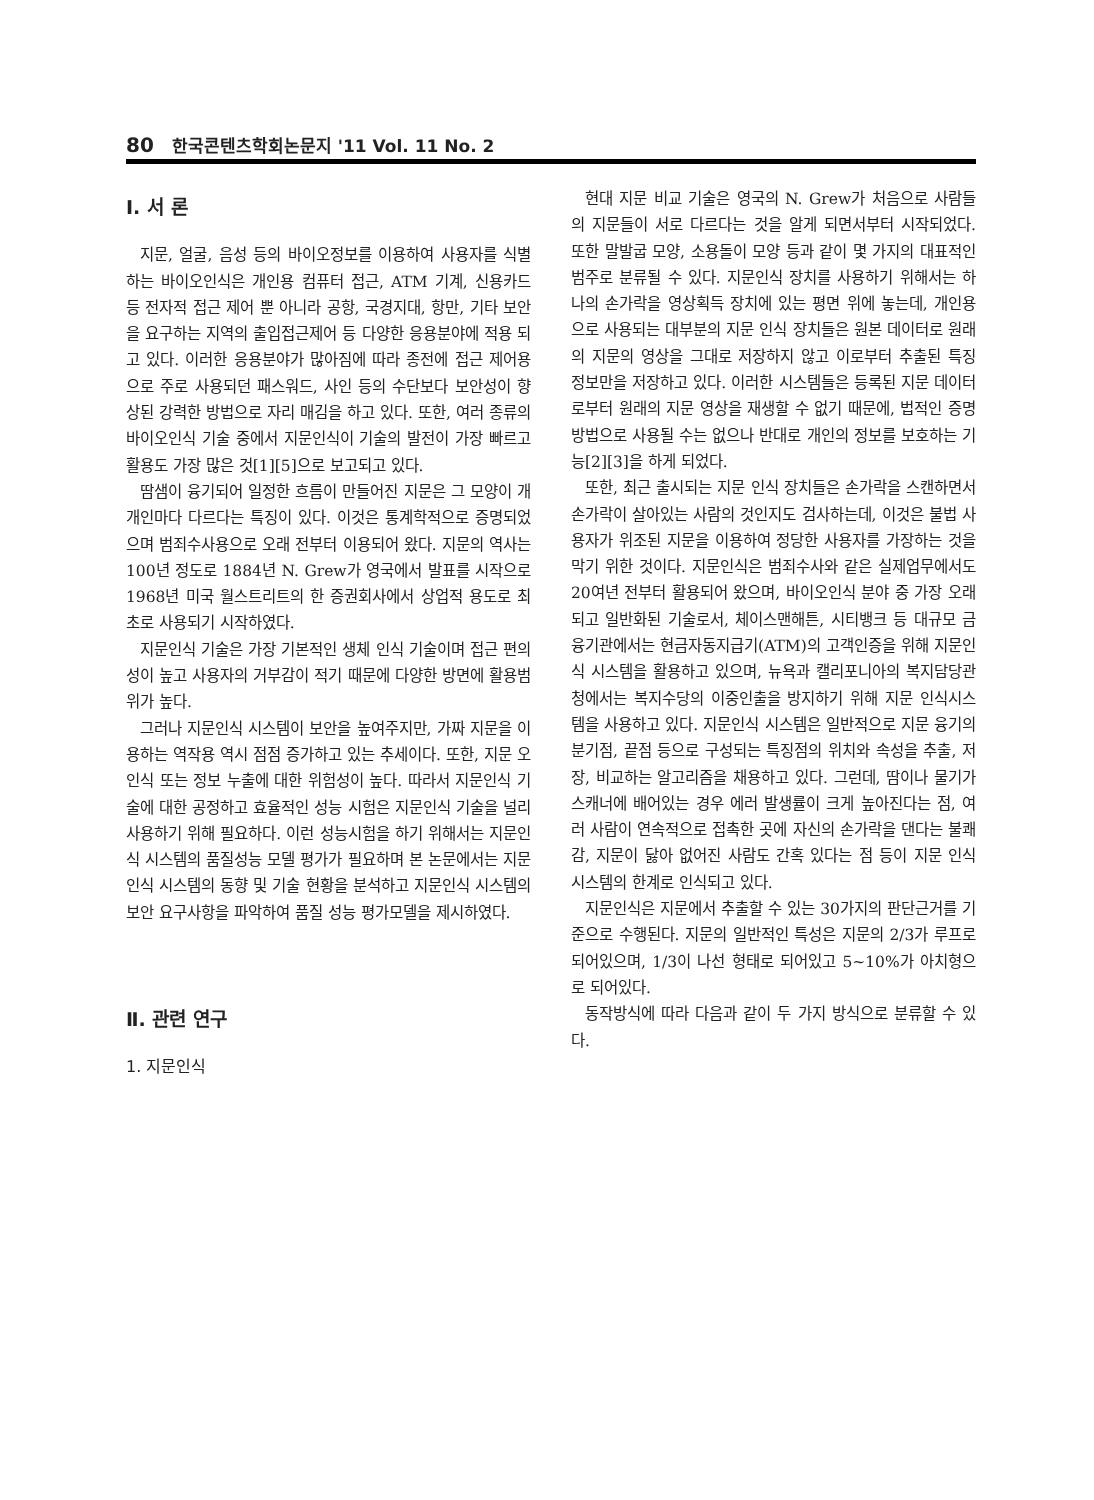80 한국콘텐츠학회논문지 '11 Vol. 11 No. 2
Ⅰ. 서 론
지문, 얼굴, 음성 등의 바이오정보를 이용하여 사용자를 식별하는 바이오인식은 개인용 컴퓨터 접근, ATM 기계, 신용카드 등 전자적 접근 제어 뿐 아니라 공항, 국경지대, 항만, 기타 보안을 요구하는 지역의 출입접근제어 등 다양한 응용분야에 적용 되고 있다. 이러한 응용분야가 많아짐에 따라 종전에 접근 제어용으로 주로 사용되던 패스워드, 사인 등의 수단보다 보안성이 향상된 강력한 방법으로 자리 매김을 하고 있다. 또한, 여러 종류의 바이오인식 기술 중에서 지문인식이 기술의 발전이 가장 빠르고 활용도 가장 많은 것[1][5]으로 보고되고 있다.
땀샘이 융기되어 일정한 흐름이 만들어진 지문은 그 모양이 개개인마다 다르다는 특징이 있다. 이것은 통계학적으로 증명되었으며 범죄수사용으로 오래 전부터 이용되어 왔다. 지문의 역사는 100년 정도로 1884년 N. Grew가 영국에서 발표를 시작으로 1968년 미국 월스트리트의 한 증권회사에서 상업적 용도로 최초로 사용되기 시작하였다.
지문인식 기술은 가장 기본적인 생체 인식 기술이며 접근 편의성이 높고 사용자의 거부감이 적기 때문에 다양한 방면에 활용범위가 높다.
그러나 지문인식 시스템이 보안을 높여주지만, 가짜 지문을 이용하는 역작용 역시 점점 증가하고 있는 추세이다. 또한, 지문 오인식 또는 정보 누출에 대한 위험성이 높다. 따라서 지문인식 기술에 대한 공정하고 효율적인 성능 시험은 지문인식 기술을 널리 사용하기 위해 필요하다. 이런 성능시험을 하기 위해서는 지문인식 시스템의 품질성능 모델 평가가 필요하며 본 논문에서는 지문인식 시스템의 동향 및 기술 현황을 분석하고 지문인식 시스템의 보안 요구사항을 파악하여 품질 성능 평가모델을 제시하였다.
Ⅱ. 관련 연구
1. 지문인식
현대 지문 비교 기술은 영국의 N. Grew가 처음으로 사람들의 지문들이 서로 다르다는 것을 알게 되면서부터 시작되었다. 또한 말발굽 모양, 소용돌이 모양 등과 같이 몇 가지의 대표적인 범주로 분류될 수 있다. 지문인식 장치를 사용하기 위해서는 하나의 손가락을 영상획득 장치에 있는 평면 위에 놓는데, 개인용으로 사용되는 대부분의 지문 인식 장치들은 원본 데이터로 원래의 지문의 영상을 그대로 저장하지 않고 이로부터 추출된 특징 정보만을 저장하고 있다. 이러한 시스템들은 등록된 지문 데이터로부터 원래의 지문 영상을 재생할 수 없기 때문에, 법적인 증명 방법으로 사용될 수는 없으나 반대로 개인의 정보를 보호하는 기능[2][3]을 하게 되었다.
또한, 최근 출시되는 지문 인식 장치들은 손가락을 스캔하면서 손가락이 살아있는 사람의 것인지도 검사하는데, 이것은 불법 사용자가 위조된 지문을 이용하여 정당한 사용자를 가장하는 것을 막기 위한 것이다. 지문인식은 범죄수사와 같은 실제업무에서도 20여년 전부터 활용되어 왔으며, 바이오인식 분야 중 가장 오래되고 일반화된 기술로서, 체이스맨해튼, 시티뱅크 등 대규모 금융기관에서는 현금자동지급기(ATM)의 고객인증을 위해 지문인식 시스템을 활용하고 있으며, 뉴욕과 캘리포니아의 복지담당관청에서는 복지수당의 이중인출을 방지하기 위해 지문 인식시스템을 사용하고 있다. 지문인식 시스템은 일반적으로 지문 융기의 분기점, 끝점 등으로 구성되는 특징점의 위치와 속성을 추출, 저장, 비교하는 알고리즘을 채용하고 있다. 그런데, 땀이나 물기가 스캐너에 배어있는 경우 에러 발생률이 크게 높아진다는 점, 여러 사람이 연속적으로 접촉한 곳에 자신의 손가락을 댄다는 불쾌감, 지문이 닳아 없어진 사람도 간혹 있다는 점 등이 지문 인식 시스템의 한계로 인식되고 있다.
지문인식은 지문에서 추출할 수 있는 30가지의 판단근거를 기준으로 수행된다. 지문의 일반적인 특성은 지문의 2/3가 루프로 되어있으며, 1/3이 나선 형태로 되어있고 5~10%가 아치형으로 되어있다.
동작방식에 따라 다음과 같이 두 가지 방식으로 분류할 수 있다.